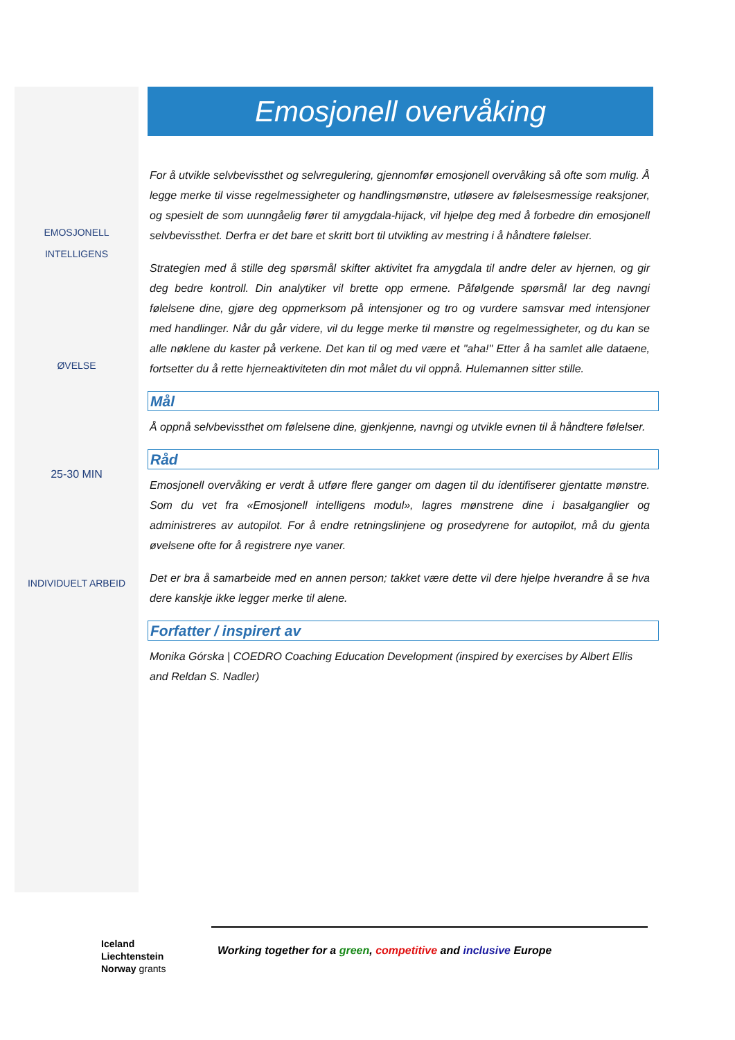EMOSJONELL
INTELLIGENS
ØVELSE
25-30 MIN
INDIVIDUELT ARBEID
Emosjonell overvåking
For å utvikle selvbevissthet og selvregulering, gjennomfør emosjonell overvåking så ofte som mulig. Å legge merke til visse regelmessigheter og handlingsmønstre, utløsere av følelsesmessige reaksjoner, og spesielt de som uunngåelig fører til amygdala-hijack, vil hjelpe deg med å forbedre din emosjonell selvbevissthet. Derfra er det bare et skritt bort til utvikling av mestring i å håndtere følelser.
Strategien med å stille deg spørsmål skifter aktivitet fra amygdala til andre deler av hjernen, og gir deg bedre kontroll. Din analytiker vil brette opp ermene. Påfølgende spørsmål lar deg navngi følelsene dine, gjøre deg oppmerksom på intensjoner og tro og vurdere samsvar med intensjoner med handlinger. Når du går videre, vil du legge merke til mønstre og regelmessigheter, og du kan se alle nøklene du kaster på verkene. Det kan til og med være et "aha!" Etter å ha samlet alle dataene, fortsetter du å rette hjerneaktiviteten din mot målet du vil oppnå. Hulemannen sitter stille.
Mål
Å oppnå selvbevissthet om følelsene dine, gjenkjenne, navngi og utvikle evnen til å håndtere følelser.
Råd
Emosjonell overvåking er verdt å utføre flere ganger om dagen til du identifiserer gjentatte mønstre. Som du vet fra «Emosjonell intelligens modul», lagres mønstrene dine i basalganglier og administreres av autopilot. For å endre retningslinjene og prosedyrene for autopilot, må du gjenta øvelsene ofte for å registrere nye vaner.
Det er bra å samarbeide med en annen person; takket være dette vil dere hjelpe hverandre å se hva dere kanskje ikke legger merke til alene.
Forfatter / inspirert av
Monika Górska | COEDRO Coaching Education Development (inspired by exercises by Albert Ellis and Reldan S. Nadler)
Iceland
Liechtenstein
Norway grants
Working together for a green, competitive and inclusive Europe